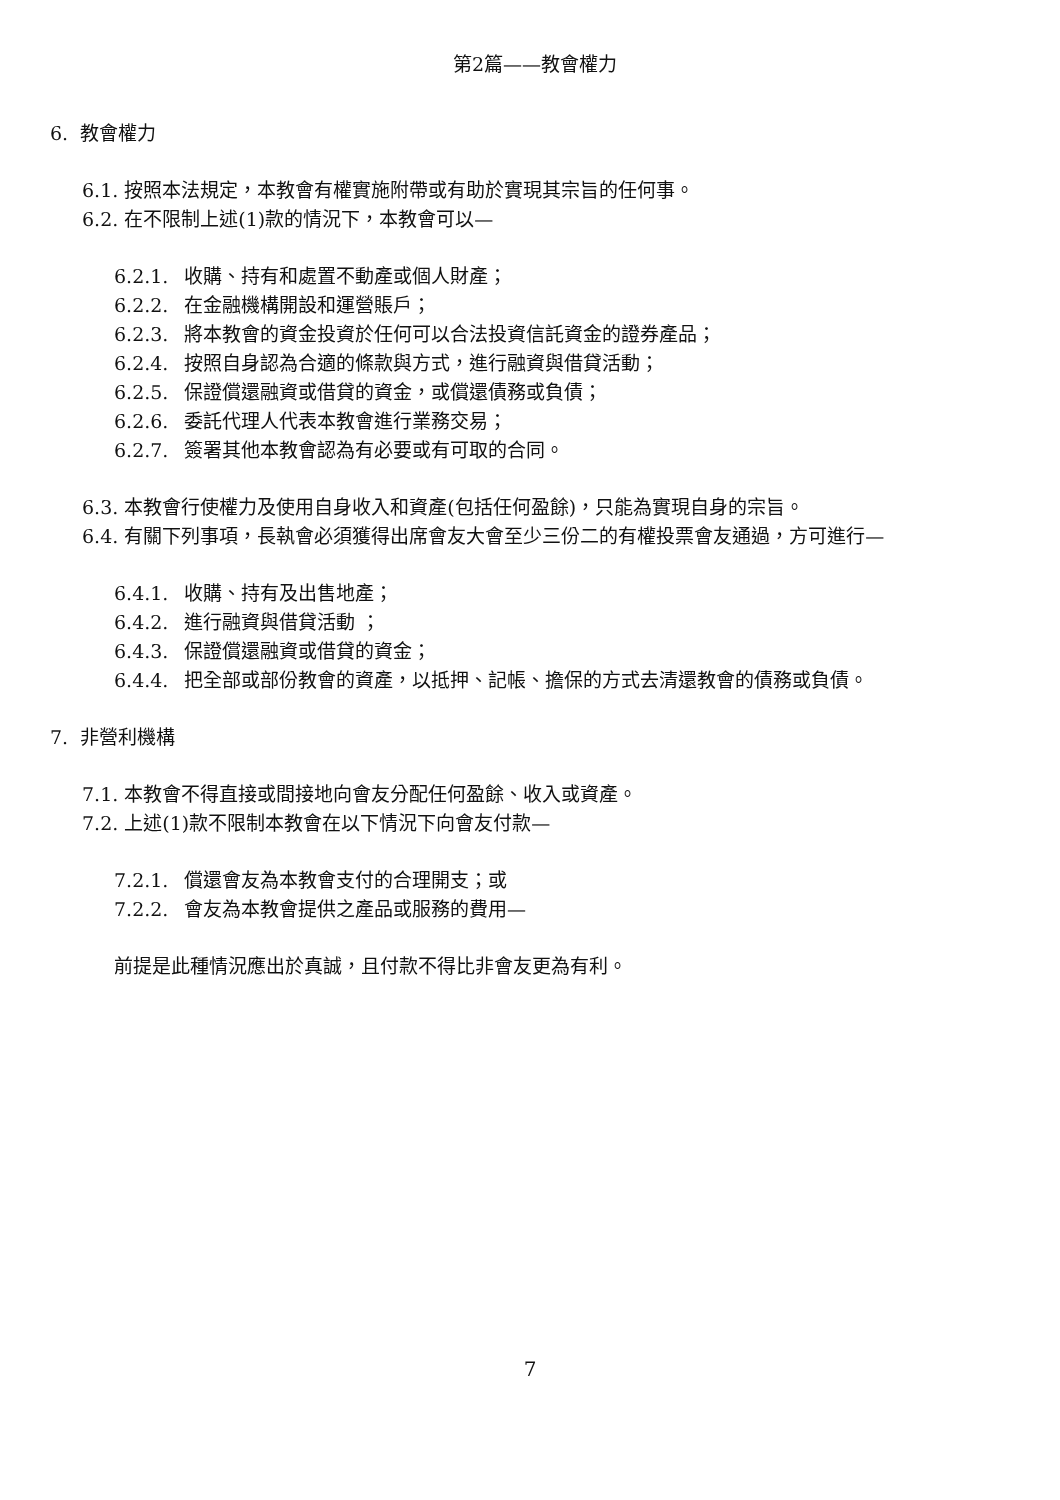第2篇——教會權力
6. 教會權力
6.1. 按照本法規定，本教會有權實施附帶或有助於實現其宗旨的任何事。
6.2. 在不限制上述(1)款的情況下，本教會可以—
6.2.1. 收購、持有和處置不動產或個人財產；
6.2.2. 在金融機構開設和運營賬戶；
6.2.3. 將本教會的資金投資於任何可以合法投資信託資金的證券產品；
6.2.4. 按照自身認為合適的條款與方式，進行融資與借貸活動；
6.2.5. 保證償還融資或借貸的資金，或償還債務或負債；
6.2.6. 委託代理人代表本教會進行業務交易；
6.2.7. 簽署其他本教會認為有必要或有可取的合同。
6.3. 本教會行使權力及使用自身收入和資產(包括任何盈餘)，只能為實現自身的宗旨。
6.4. 有關下列事項，長執會必須獲得出席會友大會至少三份二的有權投票會友通過，方可進行—
6.4.1. 收購、持有及出售地產；
6.4.2. 進行融資與借貸活動 ；
6.4.3. 保證償還融資或借貸的資金；
6.4.4. 把全部或部份教會的資產，以抵押、記帳、擔保的方式去清還教會的債務或負債。
7. 非營利機構
7.1. 本教會不得直接或間接地向會友分配任何盈餘、收入或資產。
7.2. 上述(1)款不限制本教會在以下情況下向會友付款—
7.2.1. 償還會友為本教會支付的合理開支；或
7.2.2. 會友為本教會提供之產品或服務的費用—
前提是此種情況應出於真誠，且付款不得比非會友更為有利。
7